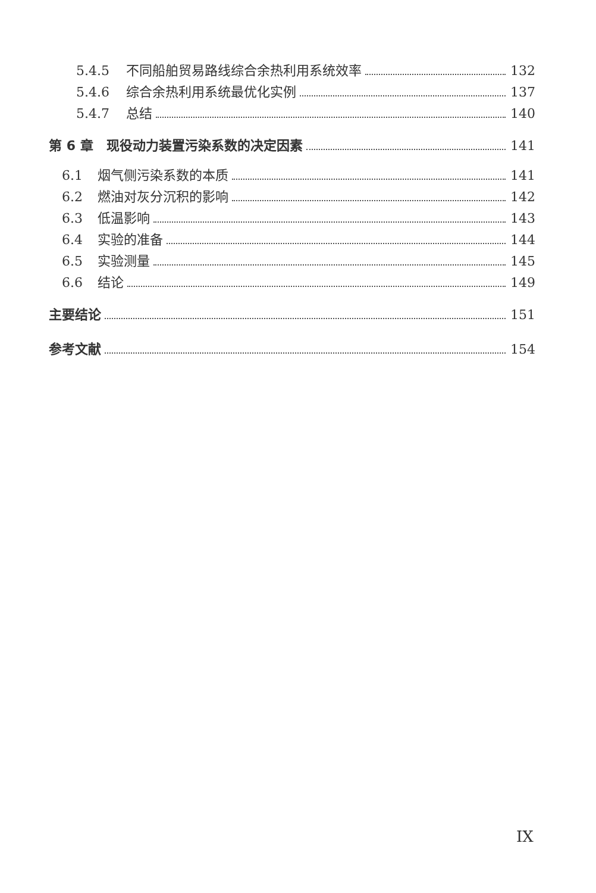5.4.5 不同船舶贸易路线综合余热利用系统效率 132
5.4.6 综合余热利用系统最优化实例 137
5.4.7 总结 140
第 6 章　现役动力装置污染系数的决定因素 141
6.1 烟气侧污染系数的本质 141
6.2 燃油对灰分沉积的影响 142
6.3 低温影响 143
6.4 实验的准备 144
6.5 实验测量 145
6.6 结论 149
主要结论 151
参考文献 154
IX